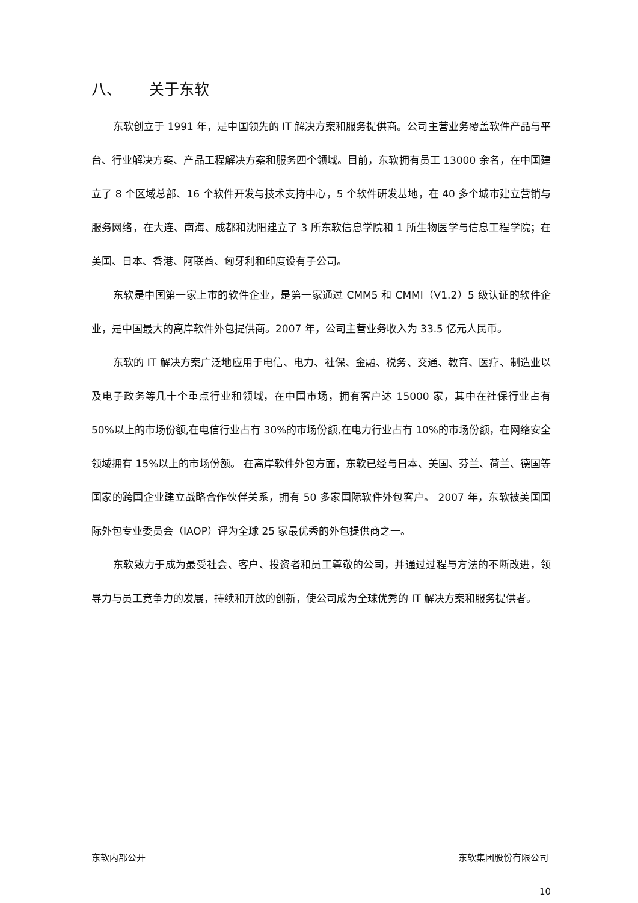八、 关于东软
东软创立于 1991 年，是中国领先的 IT 解决方案和服务提供商。公司主营业务覆盖软件产品与平台、行业解决方案、产品工程解决方案和服务四个领域。目前，东软拥有员工 13000 余名，在中国建立了 8 个区域总部、16 个软件开发与技术支持中心，5 个软件研发基地，在 40 多个城市建立营销与服务网络，在大连、南海、成都和沈阳建立了 3 所东软信息学院和 1 所生物医学与信息工程学院；在美国、日本、香港、阿联酋、匈牙利和印度设有子公司。
东软是中国第一家上市的软件企业，是第一家通过 CMM5 和 CMMI（V1.2）5 级认证的软件企业，是中国最大的离岸软件外包提供商。2007 年，公司主营业务收入为 33.5 亿元人民币。
东软的 IT 解决方案广泛地应用于电信、电力、社保、金融、税务、交通、教育、医疗、制造业以及电子政务等几十个重点行业和领域，在中国市场，拥有客户达 15000 家，其中在社保行业占有 50%以上的市场份额,在电信行业占有 30%的市场份额,在电力行业占有 10%的市场份额，在网络安全领域拥有 15%以上的市场份额。 在离岸软件外包方面，东软已经与日本、美国、芬兰、荷兰、德国等国家的跨国企业建立战略合作伙伴关系，拥有 50 多家国际软件外包客户。 2007 年，东软被美国国际外包专业委员会（IAOP）评为全球 25 家最优秀的外包提供商之一。
东软致力于成为最受社会、客户、投资者和员工尊敬的公司，并通过过程与方法的不断改进，领导力与员工竞争力的发展，持续和开放的创新，使公司成为全球优秀的 IT 解决方案和服务提供者。
东软内部公开 东软集团股份有限公司
10